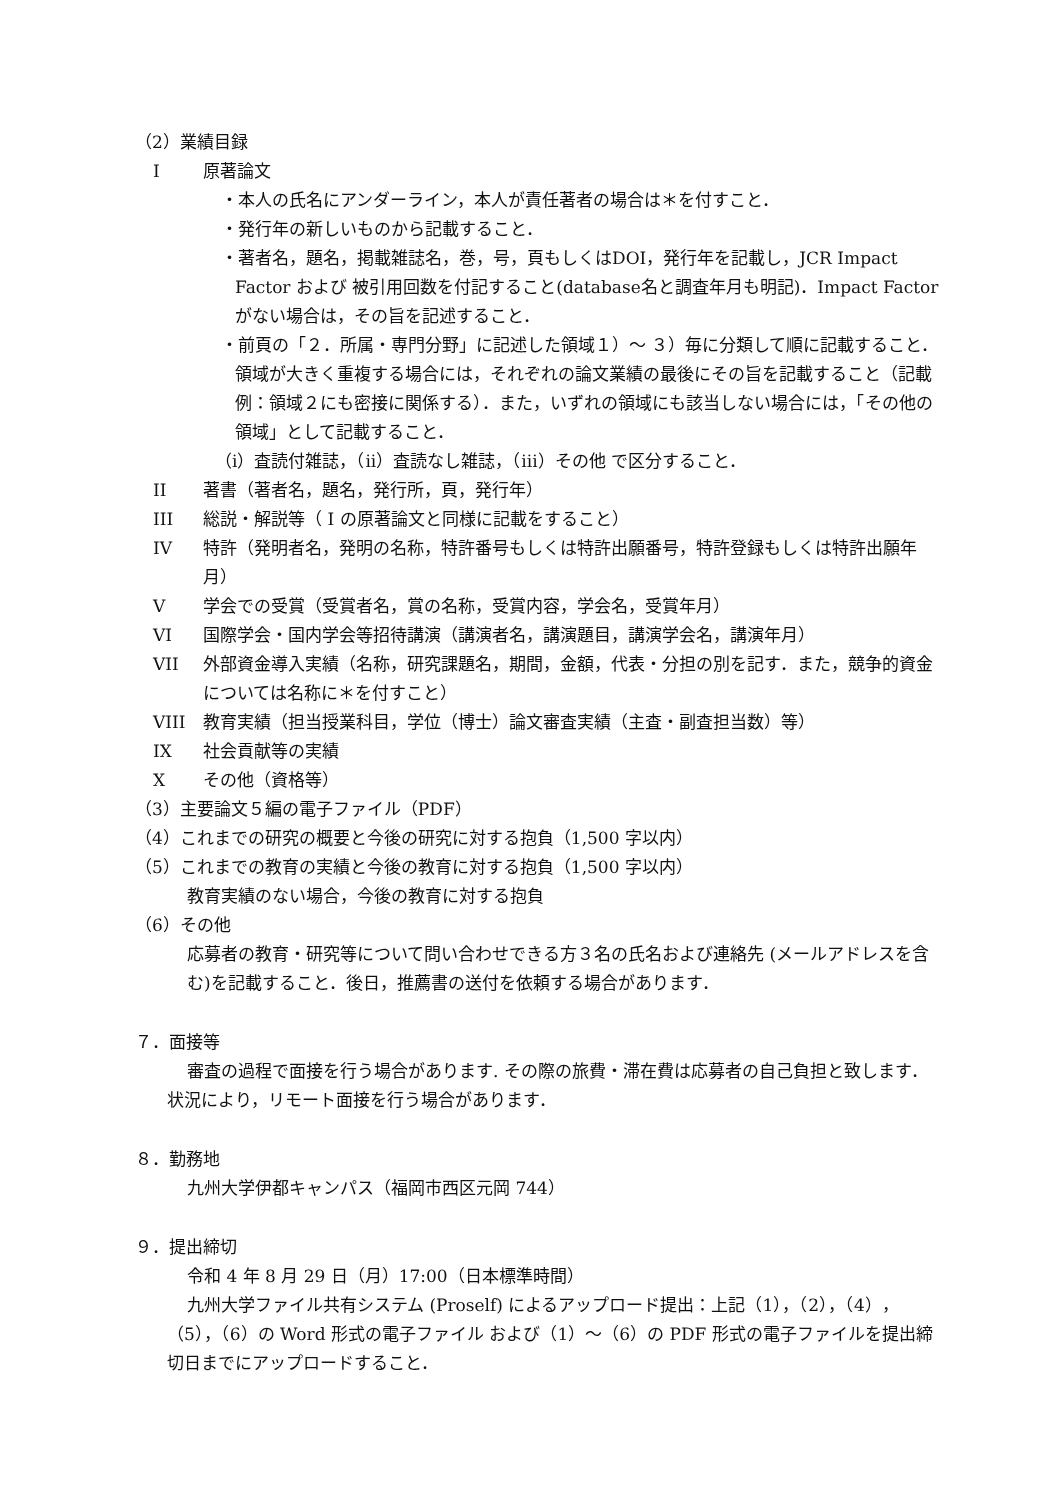（2）業績目録
I原著論文
・本人の氏名にアンダーライン，本人が責任著者の場合は＊を付すこと．
・発行年の新しいものから記載すること．
・著者名，題名，掲載雑誌名，巻，号，頁もしくはDOI，発行年を記載し，JCR Impact Factor および 被引用回数を付記すること(database名と調査年月も明記)．Impact Factorがない場合は，その旨を記述すること．
・前頁の「２．所属・専門分野」に記述した領域１）～ ３）毎に分類して順に記載すること．領域が大きく重複する場合には，それぞれの論文業績の最後にその旨を記載すること（記載例：領域２にも密接に関係する）．また，いずれの領域にも該当しない場合には，「その他の領域」として記載すること．
（i）査読付雑誌，（ii）査読なし雑誌，（iii）その他 で区分すること．
II 著書（著者名，題名，発行所，頁，発行年）
III 総説・解説等（ I の原著論文と同様に記載をすること）
IV 特許（発明者名，発明の名称，特許番号もしくは特許出願番号，特許登録もしくは特許出願年月）
V学会での受賞（受賞者名，賞の名称，受賞内容，学会名，受賞年月）
VI 国際学会・国内学会等招待講演（講演者名，講演題目，講演学会名，講演年月）
VII 外部資金導入実績（名称，研究課題名，期間，金額，代表・分担の別を記す．また，競争的資金については名称に＊を付すこと）
VIII 教育実績（担当授業科目，学位（博士）論文審査実績（主査・副査担当数）等）
IX 社会貢献等の実績
Xその他（資格等）
（3）主要論文５編の電子ファイル（PDF）
（4）これまでの研究の概要と今後の研究に対する抱負（1,500 字以内）
（5）これまでの教育の実績と今後の教育に対する抱負（1,500 字以内）
教育実績のない場合，今後の教育に対する抱負
（6）その他
応募者の教育・研究等について問い合わせできる方３名の氏名および連絡先 (メールアドレスを含む)を記載すること．後日，推薦書の送付を依頼する場合があります．
７．面接等
審査の過程で面接を行う場合があります. その際の旅費・滞在費は応募者の自己負担と致します．状況により，リモート面接を行う場合があります．
８．勤務地
九州大学伊都キャンパス（福岡市西区元岡 744）
９．提出締切
令和 4 年 8 月 29 日（月）17:00（日本標準時間）
九州大学ファイル共有システム (Proself) によるアップロード提出：上記（1），（2），（4），（5），（6）の Word 形式の電子ファイル および（1）～（6）の PDF 形式の電子ファイルを提出締切日までにアップロードすること．